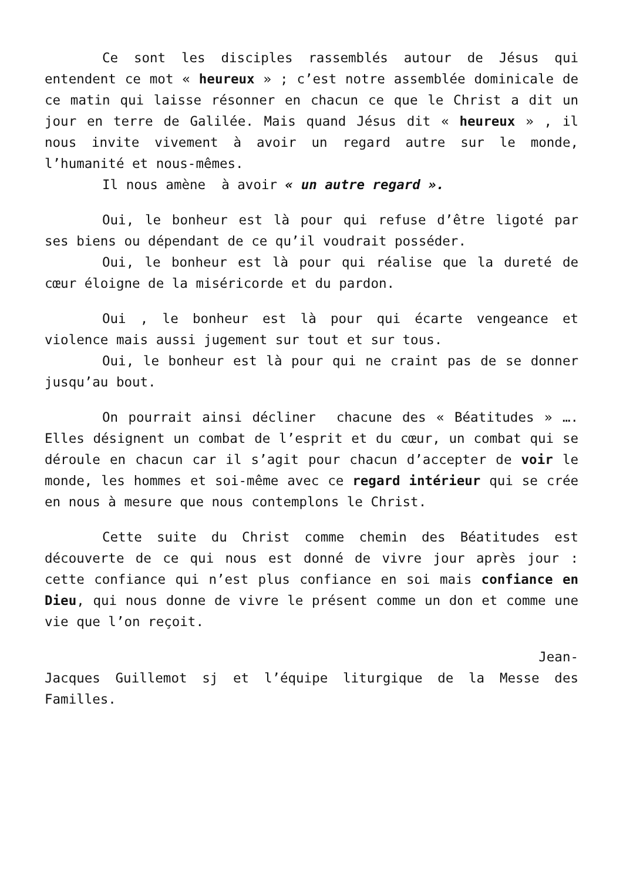Ce sont les disciples rassemblés autour de Jésus qui entendent ce mot « heureux » ; c’est notre assemblée dominicale de ce matin qui laisse résonner en chacun ce que le Christ a dit un jour en terre de Galilée. Mais quand Jésus dit « heureux » , il nous invite vivement à avoir un regard autre sur le monde, l’humanité et nous-mêmes.
Il nous amène à avoir « un autre regard ».
Oui, le bonheur est là pour qui refuse d’être ligoté par ses biens ou dépendant de ce qu’il voudrait posséder.
Oui, le bonheur est là pour qui réalise que la dureté de cœur éloigne de la miséricorde et du pardon.
Oui , le bonheur est là pour qui écarte vengeance et violence mais aussi jugement sur tout et sur tous.
Oui, le bonheur est là pour qui ne craint pas de se donner jusqu’au bout.
On pourrait ainsi décliner chacune des « Béatitudes » …. Elles désignent un combat de l’esprit et du cœur, un combat qui se déroule en chacun car il s’agit pour chacun d’accepter de voir le monde, les hommes et soi-même avec ce regard intérieur qui se crée en nous à mesure que nous contemplons le Christ.
Cette suite du Christ comme chemin des Béatitudes est découverte de ce qui nous est donné de vivre jour après jour : cette confiance qui n’est plus confiance en soi mais confiance en Dieu, qui nous donne de vivre le présent comme un don et comme une vie que l’on reçoit.
Jean-
Jacques Guillemot sj et l’équipe liturgique de la Messe des Familles.